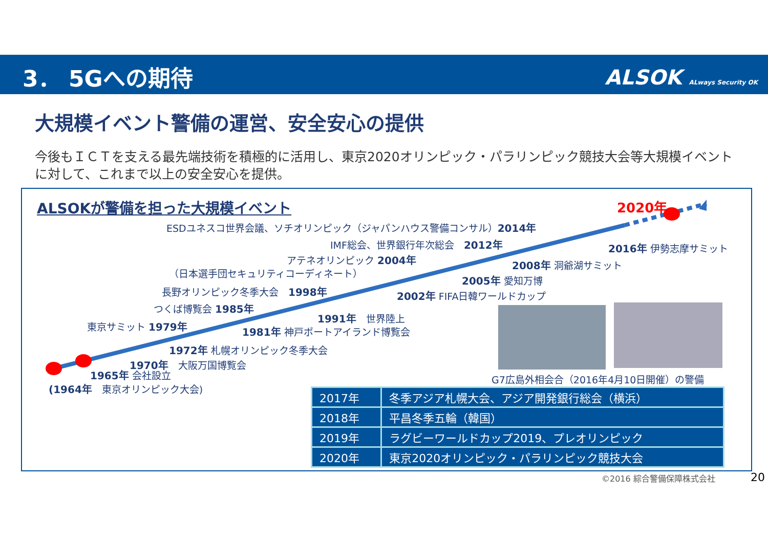3． 5Gへの期待 ALSOK ALways Security OK
大規模イベント警備の運営、安全安心の提供
今後もＩＣＴを支える最先端技術を積極的に活用し、東京2020オリンピック・パラリンピック競技大会等大規模イベントに対して、これまで以上の安全安心を提供。
ALSOKが警備を担った大規模イベント 2020年
ESDユネスコ世界会議、ソチオリンピック（ジャパンハウス警備コンサル）2014年
IMF総会、世界銀行年次総会　2012年 2016年 伊勢志摩サミット
アテネオリンピック 2004年
（日本選手団セキュリティコーディネート）
2008年 洞爺湖サミット
2005年 愛知万博
長野オリンピック冬季大会　1998年 2002年 FIFA日韓ワールドカップ
つくば博覧会 1985年
1991年　世界陸上
東京サミット 1979年 1981年 神戸ポートアイランド博覧会
1972年 札幌オリンピック冬季大会
1970年　大阪万国博覧会
1965年 会社設立
(1964年　東京オリンピック大会)
G7広島外相会合（2016年4月10日開催）の警備
| 2017年 | 冬季アジア札幌大会、アジア開発銀行総会（横浜） |
| 2018年 | 平昌冬季五輪（韓国） |
| 2019年 | ラグビーワールドカップ2019、プレオリンピック |
| 2020年 | 東京2020オリンピック・パラリンピック競技大会 |
©2016 綜合警備保障株式会社 20